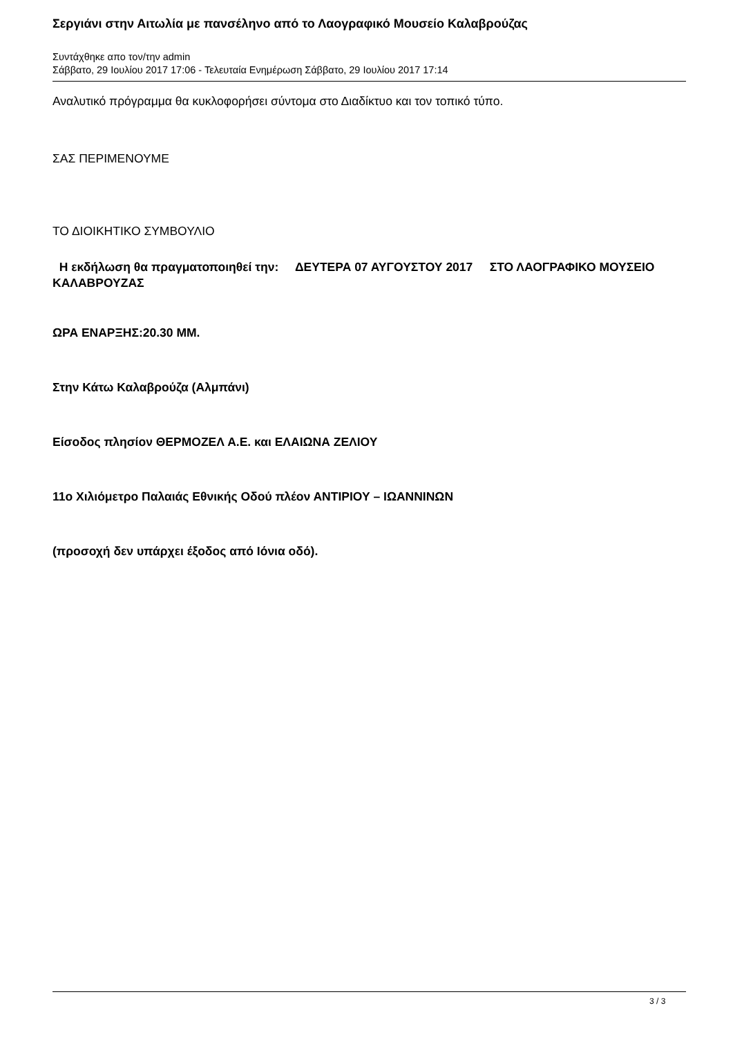Σεργιάνι στην Αιτωλία με πανσέληνο από το Λαογραφικό Μουσείο Καλαβρούζας
Συντάχθηκε απο τον/την admin
Σάββατο, 29 Ιουλίου 2017 17:06 - Τελευταία Ενημέρωση Σάββατο, 29 Ιουλίου 2017 17:14
Αναλυτικό πρόγραμμα θα κυκλοφορήσει σύντομα στο Διαδίκτυο και τον τοπικό τύπο.
ΣΑΣ ΠΕΡΙΜΕΝΟΥΜΕ
ΤΟ ΔΙΟΙΚΗΤΙΚΟ ΣΥΜΒΟΥΛΙΟ
Η εκδήλωση θα πραγματοποιηθεί την: ΔΕΥΤΕΡΑ 07 ΑΥΓΟΥΣΤΟΥ 2017 ΣΤΟ ΛΑΟΓΡΑΦΙΚΟ ΜΟΥΣΕΙΟ ΚΑΛΑΒΡΟΥΖΑΣ
ΩΡΑ ΕΝΑΡΞΗΣ:20.30 ΜΜ.
Στην Κάτω Καλαβρούζα (Αλμπάνι)
Είσοδος πλησίον ΘΕΡΜΟΖΕΛ Α.Ε. και ΕΛΑΙΩΝΑ ΖΕΛΙΟΥ
11ο Χιλιόμετρο Παλαιάς Εθνικής Οδού πλέον ΑΝΤΙΡΙΟΥ – ΙΩΑΝΝΙΝΩΝ
(προσοχή δεν υπάρχει έξοδος από Ιόνια οδό).
3 / 3